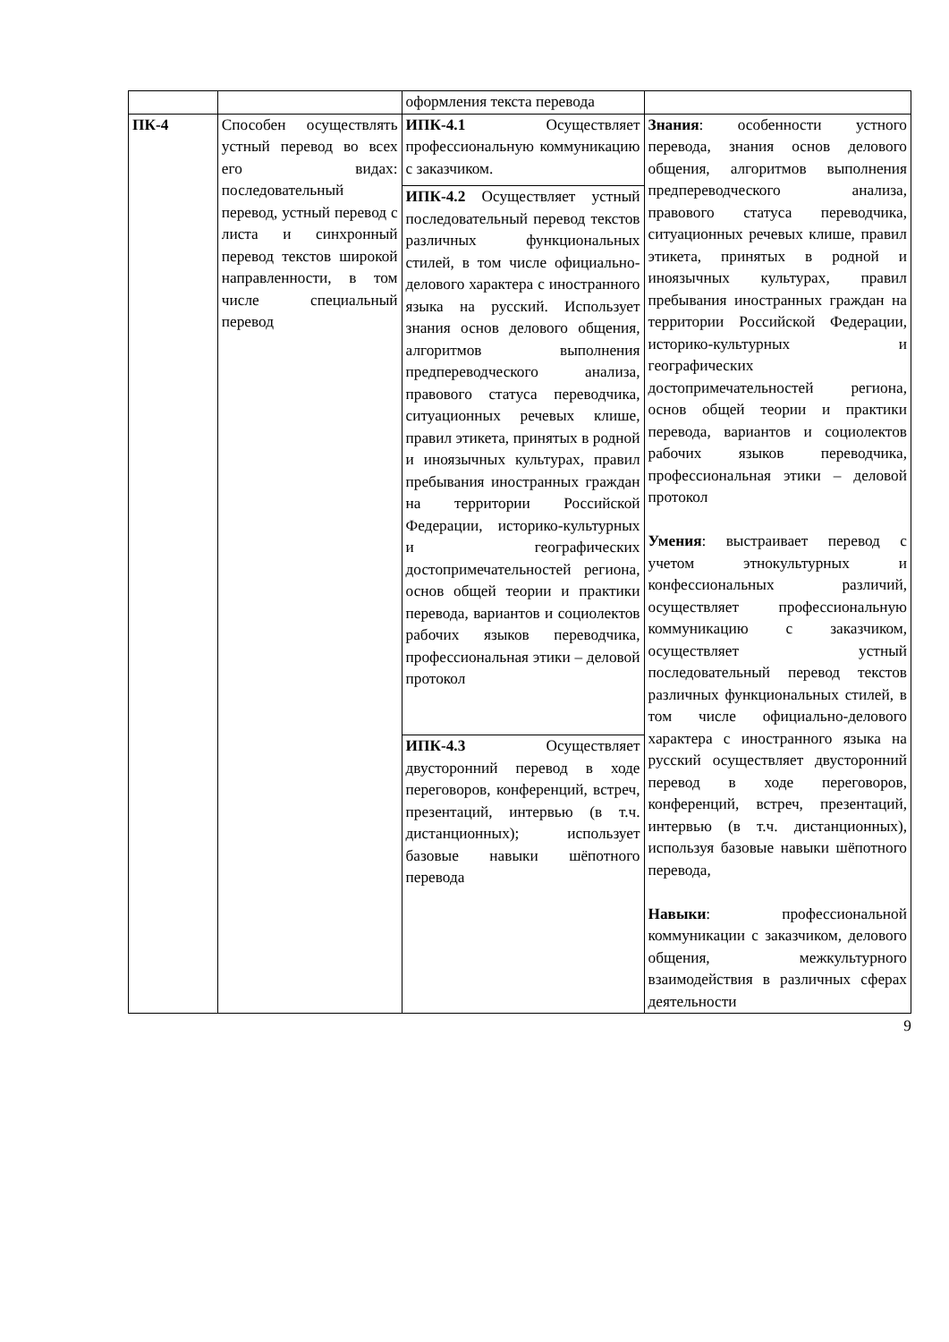| | | оформления текста перевода | |
| ПК-4 | Способен осуществлять устный перевод во всех его видах: последовательный перевод, устный перевод с листа и синхронный перевод текстов широкой направленности, в том числе специальный перевод | ИПК-4.1 Осуществляет профессиональную коммуникацию с заказчиком. | Знания : особенности устного перевода, знания основ делового общения, алгоритмов выполнения предпереводческого анализа, правового статуса переводчика, ситуационных речевых клише, правил этикета, принятых в родной и иноязычных культурах, правил пребывания иностранных граждан на территории Российской Федерации, историко-культурных и географических достопримечательностей региона, основ общей теории и практики перевода, вариантов и социолектов рабочих языков переводчика, профессиональная этики – деловой протокол Умения : выстраивает перевод с учетом этнокультурных и конфессиональных различий, осуществляет профессиональную коммуникацию с заказчиком, осуществляет устный последовательный перевод текстов различных функциональных стилей, в том числе официально-делового характера с иностранного языка на русский осуществляет двусторонний перевод в ходе переговоров, конференций, встреч, презентаций, интервью (в т.ч. дистанционных), используя базовые навыки шёпотного перевода, Навыки : профессиональной коммуникации с заказчиком, делового общения, межкультурного взаимодействия в различных сферах деятельности |
| | | ИПК-4.2 Осуществляет устный последовательный перевод текстов различных функциональных стилей, в том числе официально-делового характера с иностранного языка на русский. Использует знания основ делового общения, алгоритмов выполнения предпереводческого анализа, правового статуса переводчика, ситуационных речевых клише, правил этикета, принятых в родной и иноязычных культурах, правил пребывания иностранных граждан на территории Российской Федерации, историко-культурных и географических достопримечательностей региона, основ общей теории и практики перевода, вариантов и социолектов рабочих языков переводчика, профессиональная этики – деловой протокол | |
| | | ИПК-4.3 Осуществляет двусторонний перевод в ходе переговоров, конференций, встреч, презентаций, интервью (в т.ч. дистанционных); использует базовые навыки шёпотного перевода | |
9